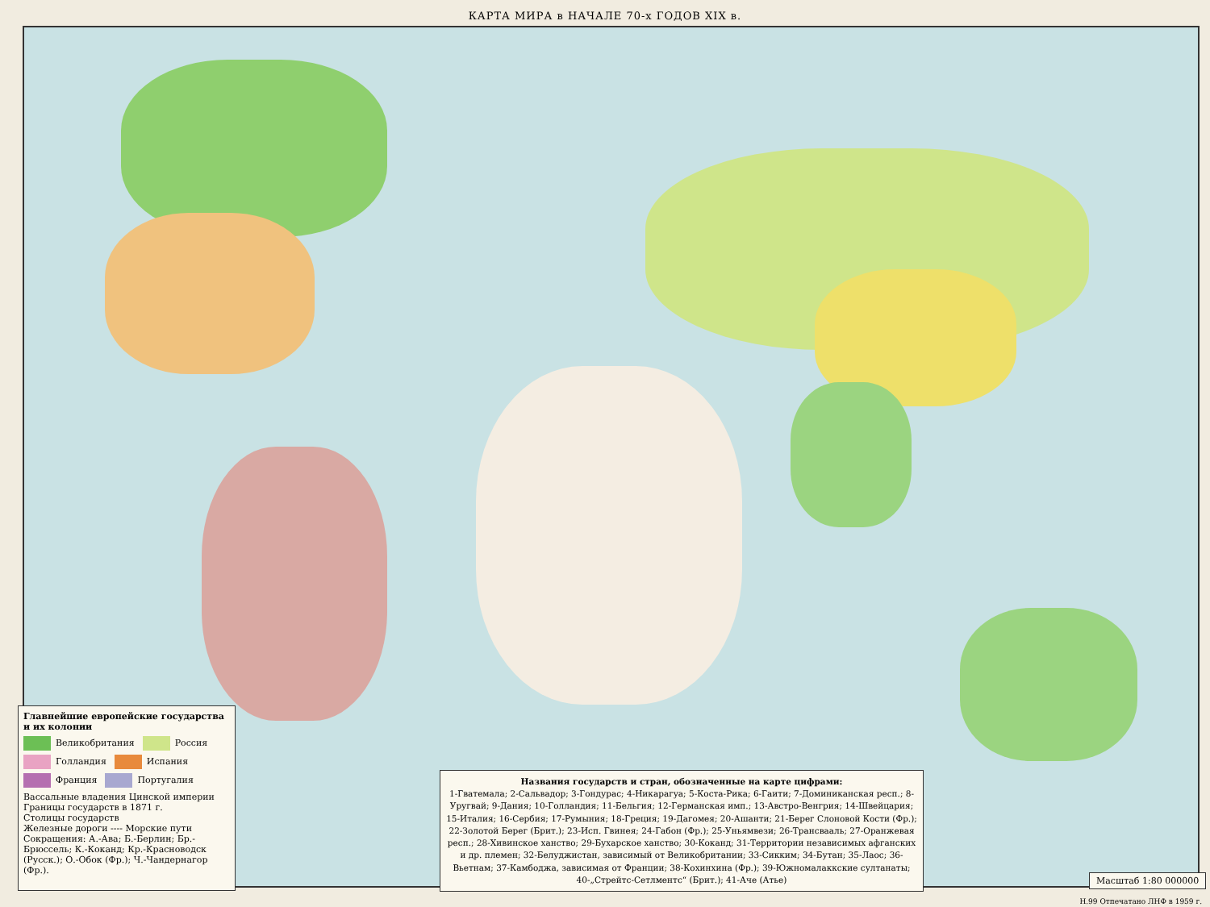КАРТА МИРА в НАЧАЛЕ 70-х ГОДОВ XIX в.
Главнейшие европейские государства и их колонии
Великобритания Россия
Голландия Испания
Франция Португалия
Вассальные владения Цинской империи
Границы государств в 1871 г.
Столицы государств
Железные дороги ---- Морские пути
Сокращения: А.-Ава; Б.-Берлин; Бр.-Брюссель; К.-Коканд; Кр.-Красноводск (Русск.); О.-Обок (Фр.); Ч.-Чандернагор (Фр.).
Названия государств и стран, обозначенные на карте цифрами:
1-Гватемала; 2-Сальвадор; 3-Гондурас; 4-Никарагуа; 5-Коста-Рика; 6-Гаити; 7-Доминиканская респ.; 8-Уругвай; 9-Дания; 10-Голландия; 11-Бельгия; 12-Германская имп.; 13-Австро-Венгрия; 14-Швейцария; 15-Италия; 16-Сербия; 17-Румыния; 18-Греция; 19-Дагомея; 20-Ашанти; 21-Берег Слоновой Кости (Фр.); 22-Золотой Берег (Брит.); 23-Исп. Гвинея; 24-Габон (Фр.); 25-Уньямвези; 26-Трансвааль; 27-Оранжевая респ.; 28-Хивинское ханство; 29-Бухарское ханство; 30-Коканд; 31-Территории независимых афганских и др. племен; 32-Белуджистан, зависимый от Великобритании; 33-Сикким; 34-Бутан; 35-Лаос; 36-Вьетнам; 37-Камбоджа, зависимая от Франции; 38-Кохинхина (Фр.); 39-Южномалаккские султанаты; 40-„Стрейтс-Сетлментс“ (Брит.); 41-Аче (Атье)
Масштаб 1:80 000000
Н.99 Отпечатано ЛНФ в 1959 г.